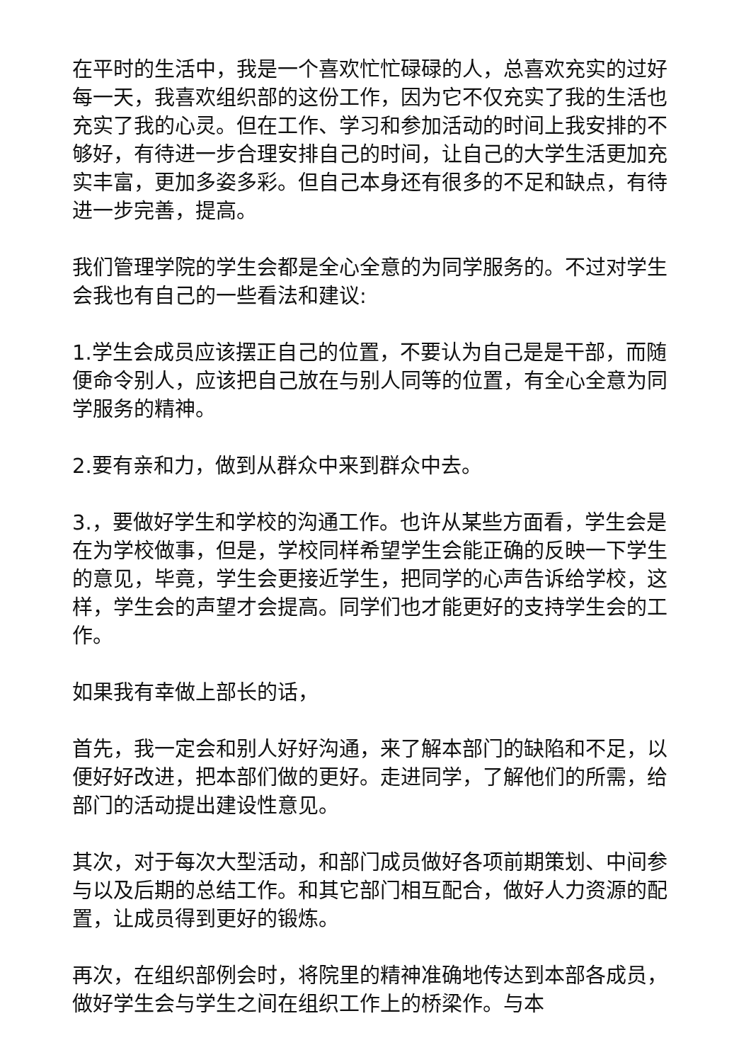在平时的生活中，我是一个喜欢忙忙碌碌的人，总喜欢充实的过好每一天，我喜欢组织部的这份工作，因为它不仅充实了我的生活也充实了我的心灵。但在工作、学习和参加活动的时间上我安排的不够好，有待进一步合理安排自己的时间，让自己的大学生活更加充实丰富，更加多姿多彩。但自己本身还有很多的不足和缺点，有待进一步完善，提高。
我们管理学院的学生会都是全心全意的为同学服务的。不过对学生会我也有自己的一些看法和建议:
1.学生会成员应该摆正自己的位置，不要认为自己是是干部，而随便命令别人，应该把自己放在与别人同等的位置，有全心全意为同学服务的精神。
2.要有亲和力，做到从群众中来到群众中去。
3.，要做好学生和学校的沟通工作。也许从某些方面看，学生会是在为学校做事，但是，学校同样希望学生会能正确的反映一下学生的意见，毕竟，学生会更接近学生，把同学的心声告诉给学校，这样，学生会的声望才会提高。同学们也才能更好的支持学生会的工作。
如果我有幸做上部长的话，
首先，我一定会和别人好好沟通，来了解本部门的缺陷和不足，以便好好改进，把本部们做的更好。走进同学，了解他们的所需，给部门的活动提出建设性意见。
其次，对于每次大型活动，和部门成员做好各项前期策划、中间参与以及后期的总结工作。和其它部门相互配合，做好人力资源的配置，让成员得到更好的锻炼。
再次，在组织部例会时，将院里的精神准确地传达到本部各成员，做好学生会与学生之间在组织工作上的桥梁作。与本